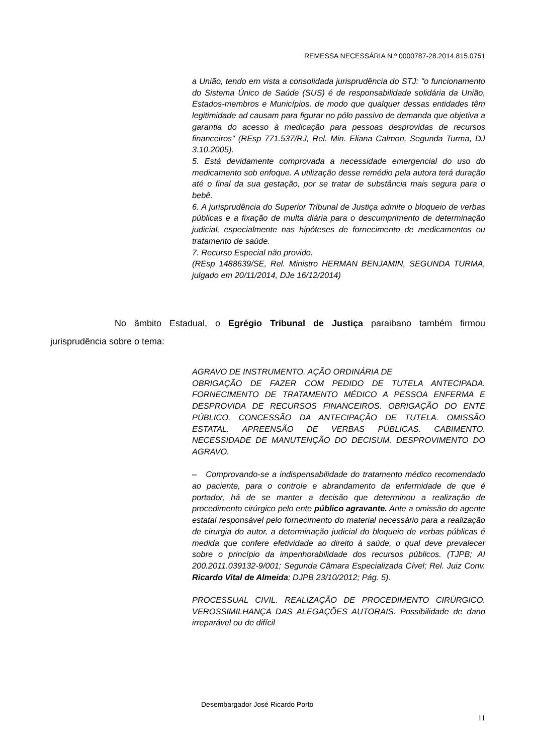REMESSA NECESSÁRIA N.º 0000787-28.2014.815.0751
a União, tendo em vista a consolidada jurisprudência do STJ: "o funcionamento do Sistema Único de Saúde (SUS) é de responsabilidade solidária da União, Estados-membros e Municípios, de modo que qualquer dessas entidades têm legitimidade ad causam para figurar no pólo passivo de demanda que objetiva a garantia do acesso à medicação para pessoas desprovidas de recursos financeiros" (REsp 771.537/RJ, Rel. Min. Eliana Calmon, Segunda Turma, DJ 3.10.2005).
5. Está devidamente comprovada a necessidade emergencial do uso do medicamento sob enfoque. A utilização desse remédio pela autora terá duração até o final da sua gestação, por se tratar de substância mais segura para o bebê.
6. A jurisprudência do Superior Tribunal de Justiça admite o bloqueio de verbas públicas e a fixação de multa diária para o descumprimento de determinação judicial, especialmente nas hipóteses de fornecimento de medicamentos ou tratamento de saúde.
7. Recurso Especial não provido.
(REsp 1488639/SE, Rel. Ministro HERMAN BENJAMIN, SEGUNDA TURMA, julgado em 20/11/2014, DJe 16/12/2014)
No âmbito Estadual, o Egrégio Tribunal de Justiça paraibano também firmou jurisprudência sobre o tema:
AGRAVO DE INSTRUMENTO. AÇÃO ORDINÁRIA DE
OBRIGAÇÃO DE FAZER COM PEDIDO DE TUTELA ANTECIPADA. FORNECIMENTO DE TRATAMENTO MÉDICO A PESSOA ENFERMA E DESPROVIDA DE RECURSOS FINANCEIROS. OBRIGAÇÃO DO ENTE PÚBLICO. CONCESSÃO DA ANTECIPAÇÃO DE TUTELA. OMISSÃO ESTATAL. APREENSÃO DE VERBAS PÚBLICAS. CABIMENTO. NECESSIDADE DE MANUTENÇÃO DO DECISUM. DESPROVIMENTO DO AGRAVO.
– Comprovando-se a indispensabilidade do tratamento médico recomendado ao paciente, para o controle e abrandamento da enfermidade de que é portador, há de se manter a decisão que determinou a realização de procedimento cirúrgico pelo ente público agravante. Ante a omissão do agente estatal responsável pelo fornecimento do material necessário para a realização de cirurgia do autor, a determinação judicial do bloqueio de verbas públicas é medida que confere efetividade ao direito à saúde, o qual deve prevalecer sobre o princípio da impenhorabilidade dos recursos públicos. (TJPB; AI 200.2011.039132-9/001; Segunda Câmara Especializada Cível; Rel. Juiz Conv. Ricardo Vital de Almeida; DJPB 23/10/2012; Pág. 5).
PROCESSUAL CIVIL. REALIZAÇÃO DE PROCEDIMENTO CIRÚRGICO. VEROSSIMILHANÇA DAS ALEGAÇÕES AUTORAIS. Possibilidade de dano irreparável ou de difícil
Desembargador José Ricardo Porto
11